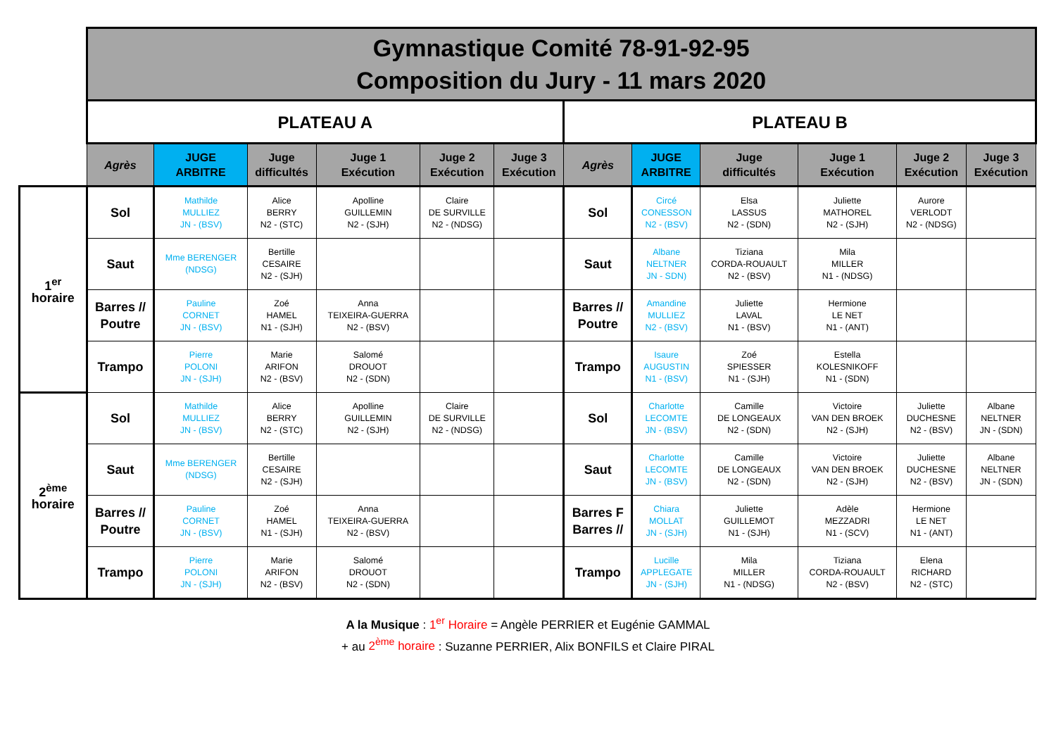| | Gymnastique Comité 78-91-92-95 Composition du Jury - 11 mars 2020 | | | | | | | | | | | |
| | PLATEAU A | | | | | | PLATEAU B | | | | | |
| | Agrès | JUGE ARBITRE | Juge difficultés | Juge 1 Exécution | Juge 2 Exécution | Juge 3 Exécution | Agrès | JUGE ARBITRE | Juge difficultés | Juge 1 Exécution | Juge 2 Exécution | Juge 3 Exécution |
| 1<sup>er</sup> horaire | Sol | Mathilde MULLIEZ JN - (BSV) | Alice BERRY N2 - (STC) | Apolline GUILLEMIN N2 - (SJH) | Claire DE SURVILLE N2 - (NDSG) | | Sol | Circé CONESSON N2 - (BSV) | Elsa LASSUS N2 - (SDN) | Juliette MATHOREL N2 - (SJH) | Aurore VERLODT N2 - (NDSG) | |
| | Saut | Mme BERENGER (NDSG) | Bertille CESAIRE N2 - (SJH) | | | | Saut | Albane NELTNER JN - SDN) | Tiziana CORDA-ROUAULT N2 - (BSV) | Mila MILLER N1 - (NDSG) | | |
| | Barres // Poutre | Pauline CORNET JN - (BSV) | Zoé HAMEL N1 - (SJH) | Anna TEIXEIRA-GUERRA N2 - (BSV) | | | Barres // Poutre | Amandine MULLIEZ N2 - (BSV) | Juliette LAVAL N1 - (BSV) | Hermione LE NET N1 - (ANT) | | |
| | Trampo | Pierre POLONI JN - (SJH) | Marie ARIFON N2 - (BSV) | Salomé DROUOT N2 - (SDN) | | | Trampo | Isaure AUGUSTIN N1 - (BSV) | Zoé SPIESSER N1 - (SJH) | Estella KOLESNIKOFF N1 - (SDN) | | |
| 2<sup>ème</sup> horaire | Sol | Mathilde MULLIEZ JN - (BSV) | Alice BERRY N2 - (STC) | Apolline GUILLEMIN N2 - (SJH) | Claire DE SURVILLE N2 - (NDSG) | | Sol | Charlotte LECOMTE JN - (BSV) | Camille DE LONGEAUX N2 - (SDN) | Victoire VAN DEN BROEK N2 - (SJH) | Juliette DUCHESNE N2 - (BSV) | Albane NELTNER JN - (SDN) |
| | Saut | Mme BERENGER (NDSG) | Bertille CESAIRE N2 - (SJH) | | | | Saut | Charlotte LECOMTE JN - (BSV) | Camille DE LONGEAUX N2 - (SDN) | Victoire VAN DEN BROEK N2 - (SJH) | Juliette DUCHESNE N2 - (BSV) | Albane NELTNER JN - (SDN) |
| | Barres // Poutre | Pauline CORNET JN - (BSV) | Zoé HAMEL N1 - (SJH) | Anna TEIXEIRA-GUERRA N2 - (BSV) | | | Barres F Barres // | Chiara MOLLAT JN - (SJH) | Juliette GUILLEMOT N1 - (SJH) | Adèle MEZZADRI N1 - (SCV) | Hermione LE NET N1 - (ANT) | |
| | Trampo | Pierre POLONI JN - (SJH) | Marie ARIFON N2 - (BSV) | Salomé DROUOT N2 - (SDN) | | | Trampo | Lucille APPLEGATE JN - (SJH) | Mila MILLER N1 - (NDSG) | Tiziana CORDA-ROUAULT N2 - (BSV) | Elena RICHARD N2 - (STC) | |
A la Musique : 1<sup>er</sup> Horaire = Angèle PERRIER et Eugénie GAMMAL
+ au 2<sup>ème</sup> horaire : Suzanne PERRIER, Alix BONFILS et Claire PIRAL